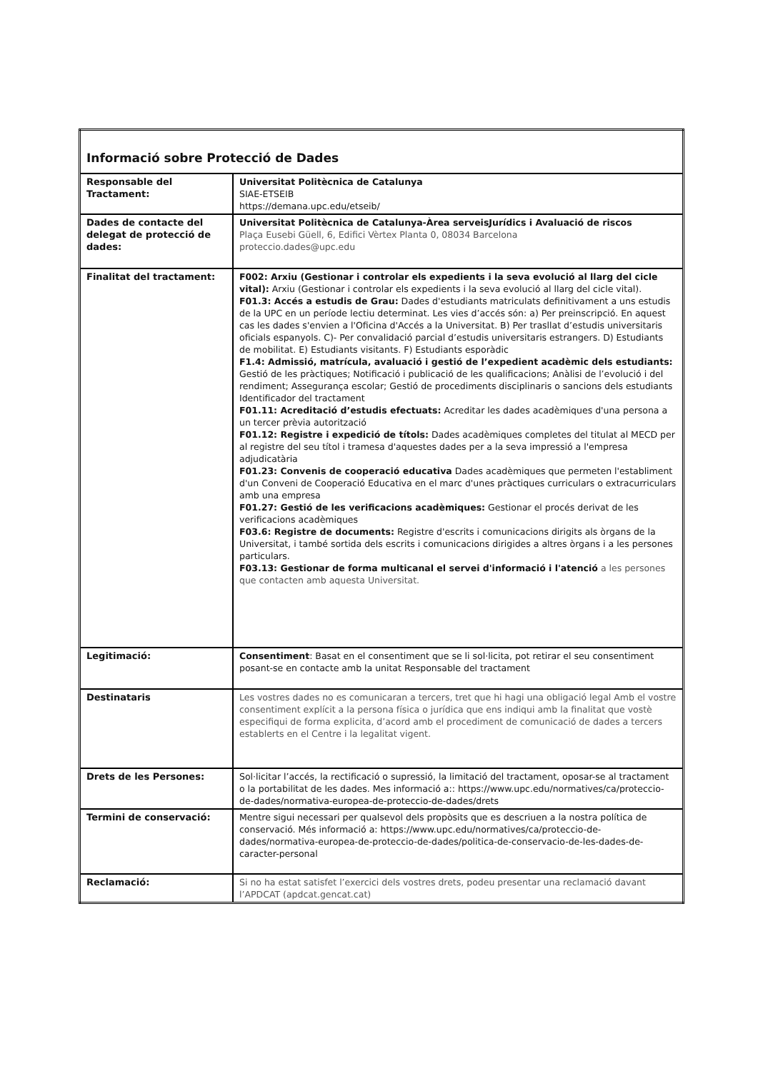| Informació sobre Protecció de Dades | |
| Responsable del Tractament: | Universitat Politècnica de Catalunya SIAE-ETSEIB https://demana.upc.edu/etseib/ |
| Dades de contacte del delegat de protecció de dades: | Universitat Politècnica de Catalunya-Àrea serveisJurídics i Avaluació de riscos Plaça Eusebi Güell, 6, Edifici Vèrtex Planta 0, 08034 Barcelona proteccio.dades@upc.edu |
| Finalitat del tractament: | F002: Arxiu (Gestionar i controlar els expedients i la seva evolució al llarg del cicle vital): Arxiu (Gestionar i controlar els expedients i la seva evolució al llarg del cicle vital). F01.3: Accés a estudis de Grau: Dades d'estudiants matriculats definitivament a uns estudis de la UPC en un període lectiu determinat. Les vies d’accés són: a) Per preinscripció. En aquest cas les dades s'envien a l'Oficina d'Accés a la Universitat. B) Per trasllat d’estudis universitaris oficials espanyols. C)- Per convalidació parcial d’estudis universitaris estrangers. D) Estudiants de mobilitat. E) Estudiants visitants. F) Estudiants esporàdic F1.4: Admissió, matrícula, avaluació i gestió de l’expedient acadèmic dels estudiants: Gestió de les pràctiques; Notificació i publicació de les qualificacions; Anàlisi de l’evolució i del rendiment; Assegurança escolar; Gestió de procediments disciplinaris o sancions dels estudiants Identificador del tractament F01.11: Acreditació d’estudis efectuats: Acreditar les dades acadèmiques d'una persona a un tercer prèvia autorització F01.12: Registre i expedició de títols: Dades acadèmiques completes del titulat al MECD per al registre del seu títol i tramesa d'aquestes dades per a la seva impressió a l'empresa adjudicatària F01.23: Convenis de cooperació educativa Dades acadèmiques que permeten l'establiment d'un Conveni de Cooperació Educativa en el marc d'unes pràctiques curriculars o extracurriculars amb una empresa F01.27: Gestió de les verificacions acadèmiques: Gestionar el procés derivat de les verificacions acadèmiques F03.6: Registre de documents: Registre d'escrits i comunicacions dirigits als òrgans de la Universitat, i també sortida dels escrits i comunicacions dirigides a altres òrgans i a les persones particulars. F03.13: Gestionar de forma multicanal el servei d'informació i l'atenció a les persones que contacten amb aquesta Universitat. |
| Legitimació: | Consentiment : Basat en el consentiment que se li sol·licita, pot retirar el seu consentiment posant-se en contacte amb la unitat Responsable del tractament |
| Destinataris | Les vostres dades no es comunicaran a tercers, tret que hi hagi una obligació legal Amb el vostre consentiment explícit a la persona física o jurídica que ens indiqui amb la finalitat que vostè especifiqui de forma explicita, d’acord amb el procediment de comunicació de dades a tercers establerts en el Centre i la legalitat vigent. |
| Drets de les Persones: | Sol·licitar l’accés, la rectificació o supressió, la limitació del tractament, oposar-se al tractament o la portabilitat de les dades. Mes informació a:: https://www.upc.edu/normatives/ca/proteccio-de-dades/normativa-europea-de-proteccio-de-dades/drets |
| Termini de conservació: | Mentre sigui necessari per qualsevol dels propòsits que es descriuen a la nostra política de conservació. Més informació a: https://www.upc.edu/normatives/ca/proteccio-de-dades/normativa-europea-de-proteccio-de-dades/politica-de-conservacio-de-les-dades-de-caracter-personal |
| Reclamació: | Si no ha estat satisfet l’exercici dels vostres drets, podeu presentar una reclamació davant l’APDCAT (apdcat.gencat.cat) |